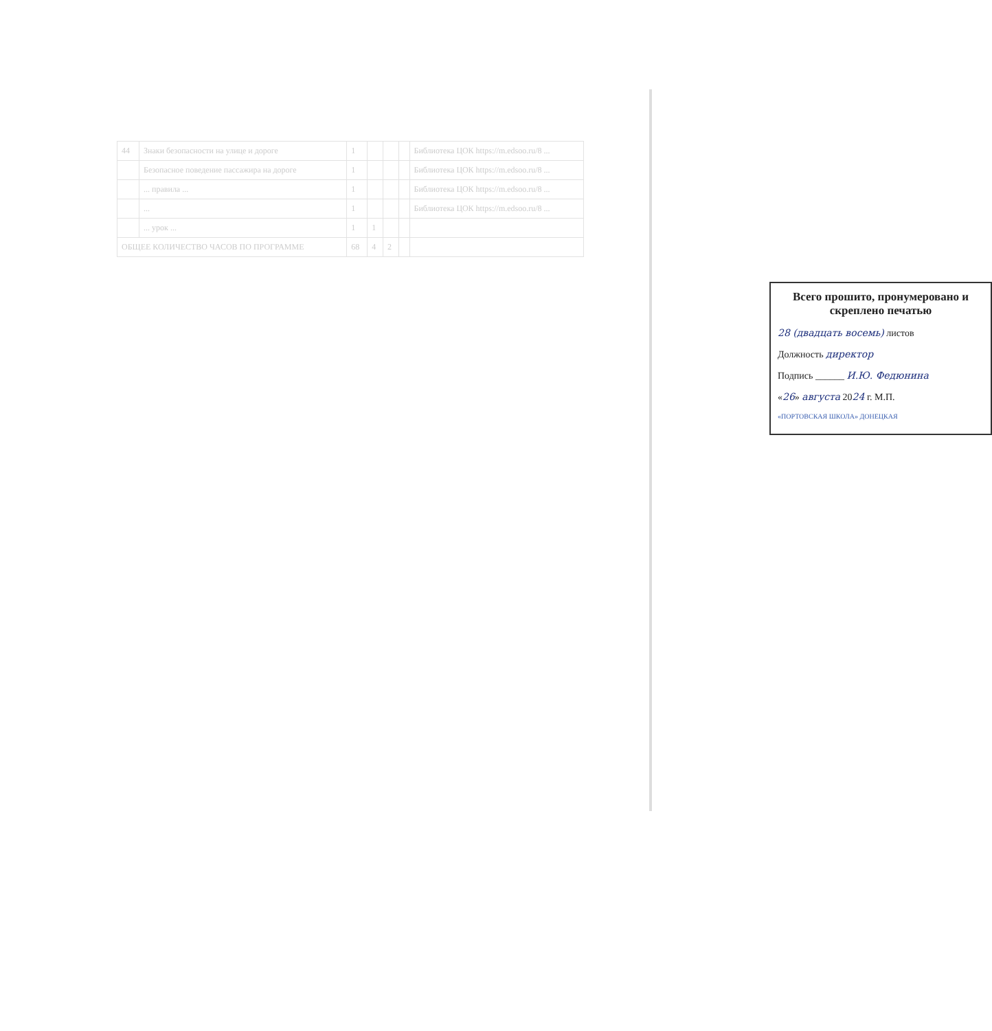| 44 | Знаки безопасности на улице и дороге | 1 | | | | Библиотека ЦОК https://m.edsoo.ru/8 ... |
| | Безопасное поведение пассажира на дороге | 1 | | | | Библиотека ЦОК https://m.edsoo.ru/8 ... |
| | ... правила ... | 1 | | | | Библиотека ЦОК https://m.edsoo.ru/8 ... |
| | ... | 1 | | | | Библиотека ЦОК https://m.edsoo.ru/8 ... |
| | ... урок ... | 1 | 1 | | | |
| ОБЩЕЕ КОЛИЧЕСТВО ЧАСОВ ПО ПРОГРАММЕ | | 68 | 4 | 2 | | |
Всего прошито, пронумеровано и скреплено печатью
28 (двадцать восемь) листов
Должность директор
Подпись ______ И.Ю. Федюнина
«26» августа 2024 г. М.П.
«ПОРТОВСКАЯ ШКОЛА» ДОНЕЦКАЯ